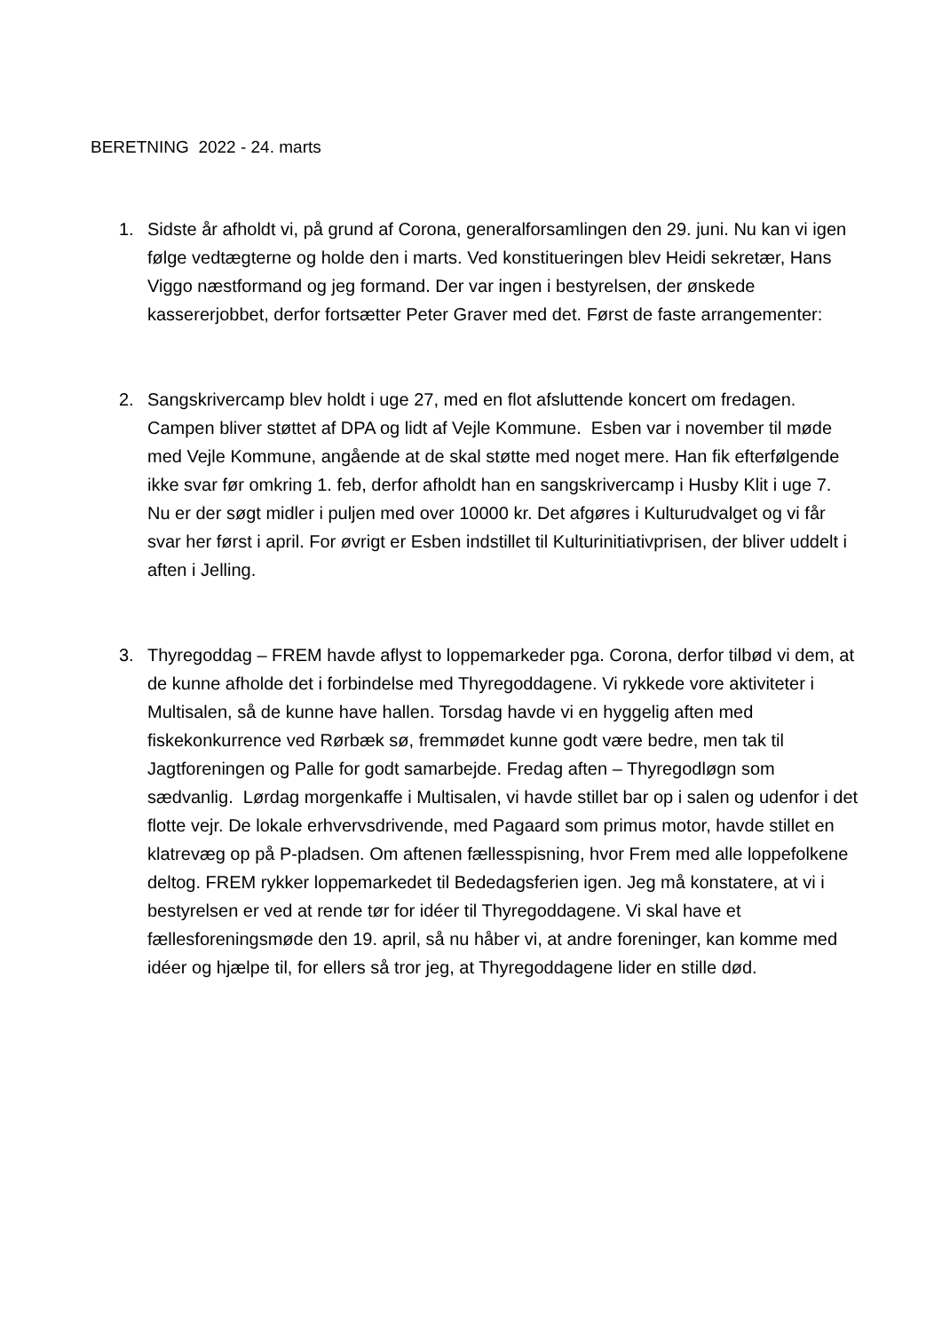BERETNING 2022 - 24. marts
1. Sidste år afholdt vi, på grund af Corona, generalforsamlingen den 29. juni. Nu kan vi igen følge vedtægterne og holde den i marts. Ved konstitueringen blev Heidi sekretær, Hans Viggo næstformand og jeg formand. Der var ingen i bestyrelsen, der ønskede kassererjobbet, derfor fortsætter Peter Graver med det. Først de faste arrangementer:
2. Sangskrivercamp blev holdt i uge 27, med en flot afsluttende koncert om fredagen. Campen bliver støttet af DPA og lidt af Vejle Kommune. Esben var i november til møde med Vejle Kommune, angående at de skal støtte med noget mere. Han fik efterfølgende ikke svar før omkring 1. feb, derfor afholdt han en sangskrivercamp i Husby Klit i uge 7.
Nu er der søgt midler i puljen med over 10000 kr. Det afgøres i Kulturudvalget og vi får svar her først i april. For øvrigt er Esben indstillet til Kulturinitiativprisen, der bliver uddelt i aften i Jelling.
3. Thyregoddag – FREM havde aflyst to loppemarkeder pga. Corona, derfor tilbød vi dem, at de kunne afholde det i forbindelse med Thyregoddagene. Vi rykkede vore aktiviteter i Multisalen, så de kunne have hallen. Torsdag havde vi en hyggelig aften med fiskekonkurrence ved Rørbæk sø, fremmødet kunne godt være bedre, men tak til Jagtforeningen og Palle for godt samarbejde. Fredag aften – Thyregodløgn som sædvanlig. Lørdag morgenkaffe i Multisalen, vi havde stillet bar op i salen og udenfor i det flotte vejr. De lokale erhvervsdrivende, med Pagaard som primus motor, havde stillet en klatrevæg op på P-pladsen. Om aftenen fællesspisning, hvor Frem med alle loppefolkene deltog. FREM rykker loppemarkedet til Bededagsferien igen. Jeg må konstatere, at vi i bestyrelsen er ved at rende tør for idéer til Thyregoddagene. Vi skal have et fællesforeningsmøde den 19. april, så nu håber vi, at andre foreninger, kan komme med idéer og hjælpe til, for ellers så tror jeg, at Thyregoddagene lider en stille død.